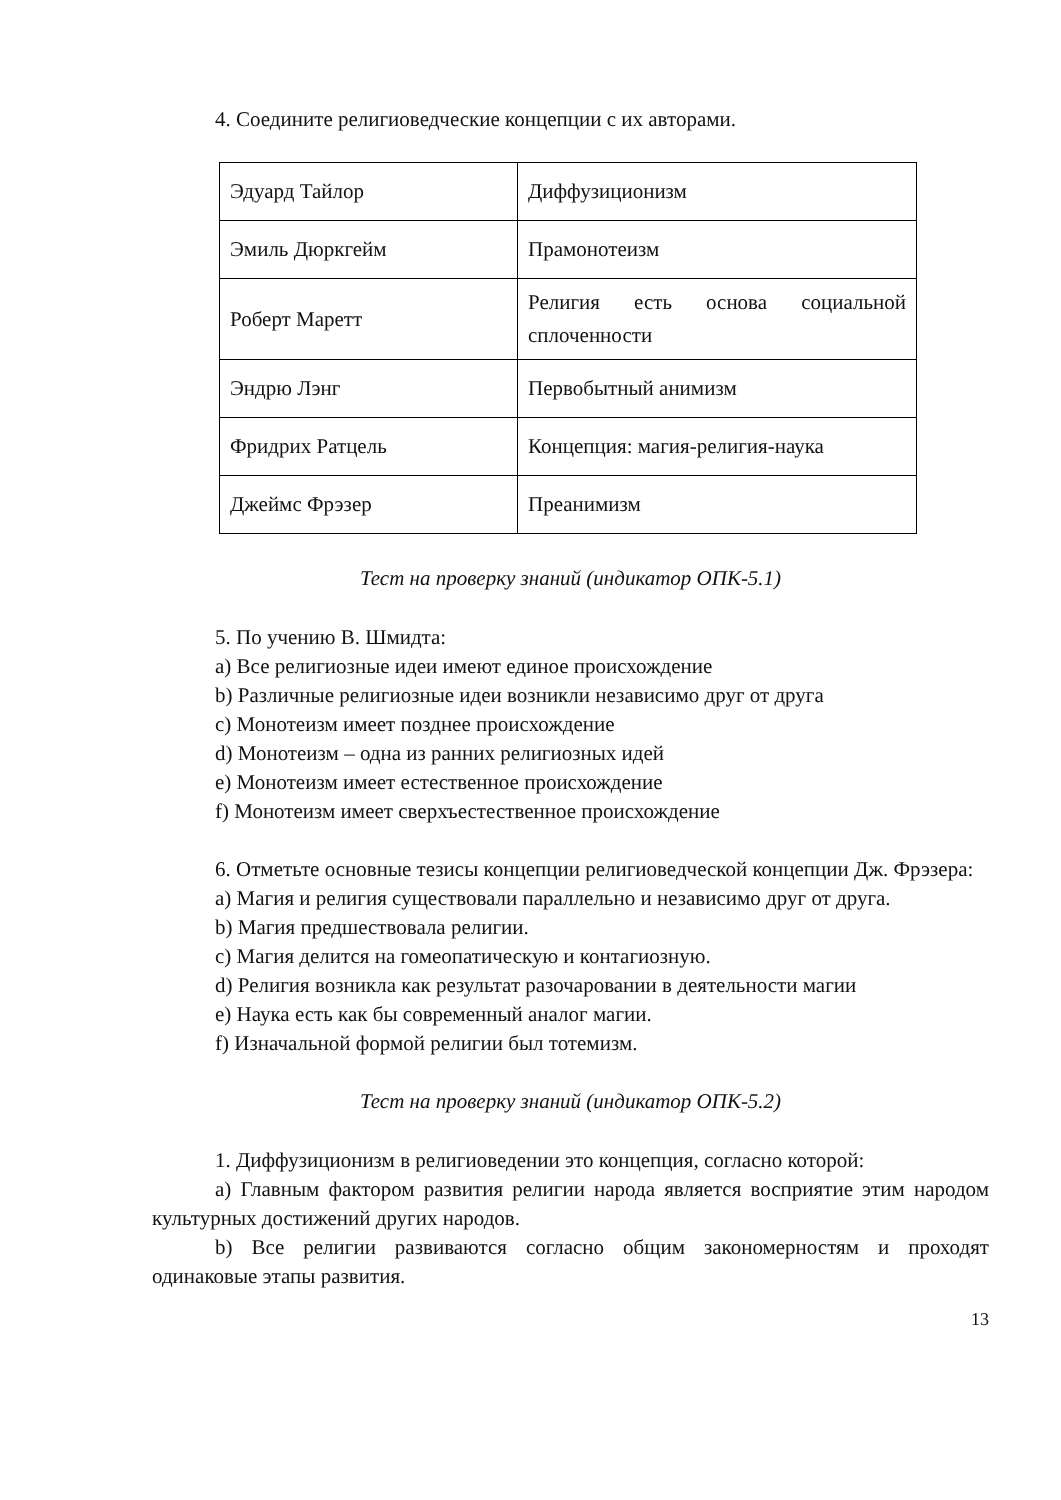4. Соедините религиоведческие концепции с их авторами.
| Эдуард Тайлор | Диффузиционизм |
| Эмиль Дюркгейм | Прамонотеизм |
| Роберт Маретт | Религия есть основа социальной сплоченности |
| Эндрю Лэнг | Первобытный анимизм |
| Фридрих Ратцель | Концепция: магия-религия-наука |
| Джеймс Фрэзер | Преанимизм |
Тест на проверку знаний (индикатор ОПК-5.1)
5. По учению В. Шмидта:
a) Все религиозные идеи имеют единое происхождение
b) Различные религиозные идеи возникли независимо друг от друга
c) Монотеизм имеет позднее происхождение
d) Монотеизм – одна из ранних религиозных идей
e) Монотеизм имеет естественное происхождение
f) Монотеизм имеет сверхъестественное происхождение
6. Отметьте основные тезисы концепции религиоведческой концепции Дж. Фрэзера:
a) Магия и религия существовали параллельно и независимо друг от друга.
b) Магия предшествовала религии.
c) Магия делится на гомеопатическую и контагиозную.
d) Религия возникла как результат разочаровании в деятельности магии
e) Наука есть как бы современный аналог магии.
f) Изначальной формой религии был тотемизм.
Тест на проверку знаний (индикатор ОПК-5.2)
1. Диффузиционизм в религиоведении это концепция, согласно которой:
a) Главным фактором развития религии народа является восприятие этим народом культурных достижений других народов.
b) Все религии развиваются согласно общим закономерностям и проходят одинаковые этапы развития.
13